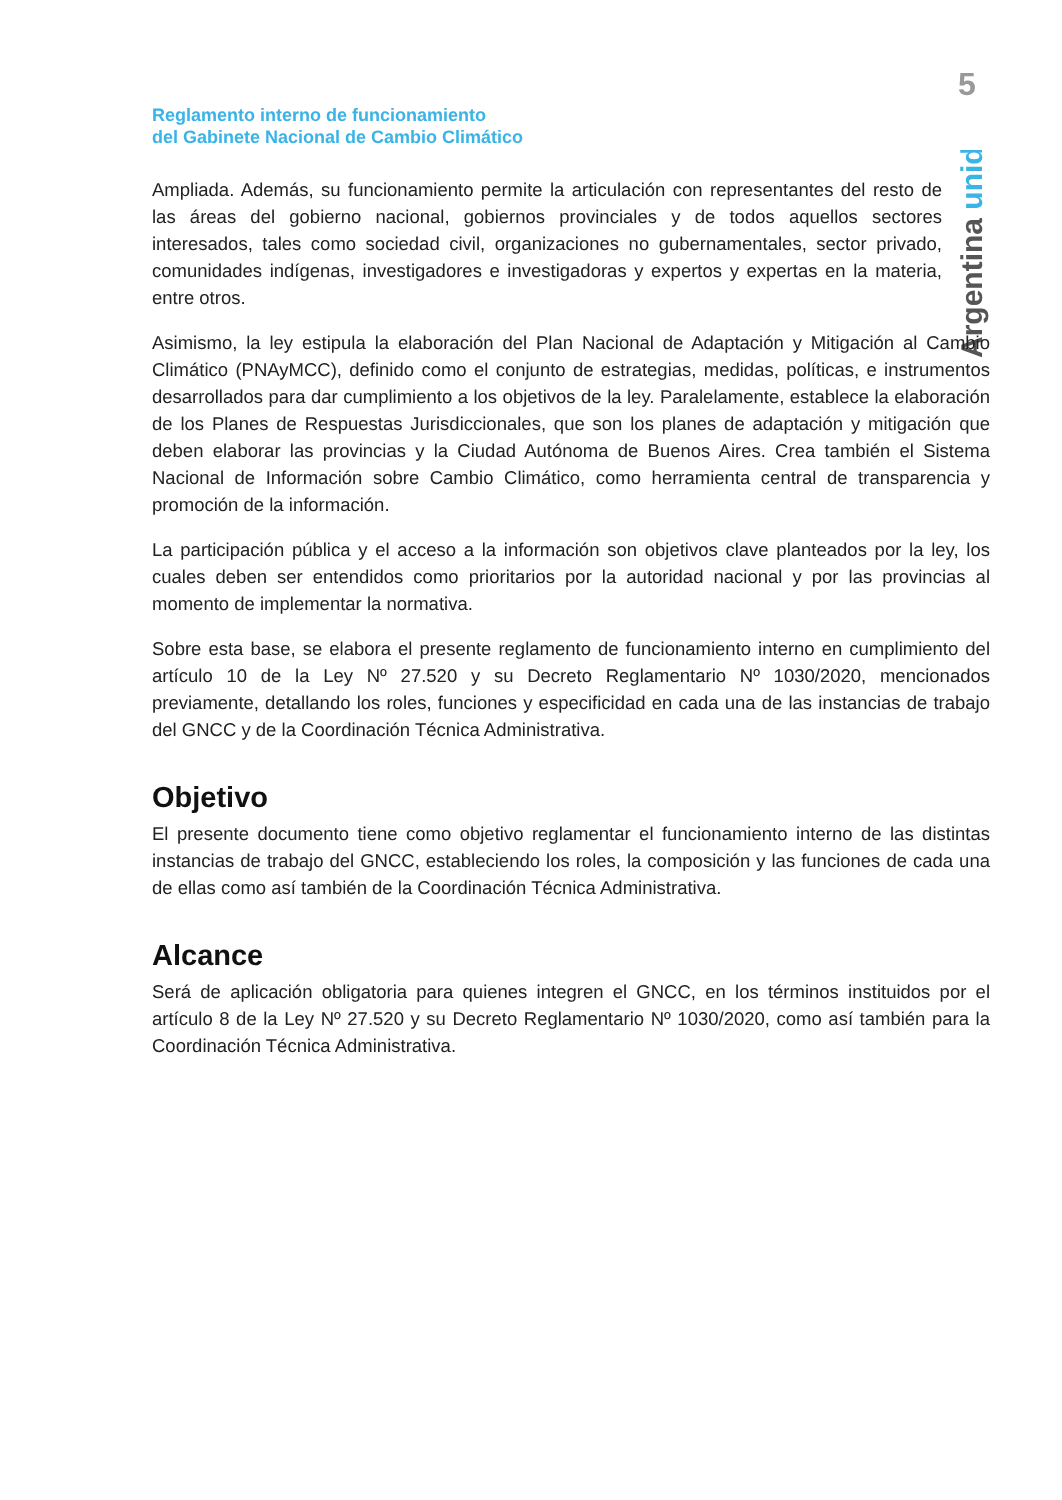5
Argentina unida
Reglamento interno de funcionamiento
del Gabinete Nacional de Cambio Climático
Ampliada. Además, su funcionamiento permite la articulación con representantes del resto de las áreas del gobierno nacional, gobiernos provinciales y de todos aquellos sectores interesados, tales como sociedad civil, organizaciones no gubernamentales, sector privado, comunidades indígenas, investigadores e investigadoras y expertos y expertas en la materia, entre otros.
Asimismo, la ley estipula la elaboración del Plan Nacional de Adaptación y Mitigación al Cambio Climático (PNAyMCC), definido como el conjunto de estrategias, medidas, políticas, e instrumentos desarrollados para dar cumplimiento a los objetivos de la ley. Paralelamente, establece la elaboración de los Planes de Respuestas Jurisdiccionales, que son los planes de adaptación y mitigación que deben elaborar las provincias y la Ciudad Autónoma de Buenos Aires. Crea también el Sistema Nacional de Información sobre Cambio Climático, como herramienta central de transparencia y promoción de la información.
La participación pública y el acceso a la información son objetivos clave planteados por la ley, los cuales deben ser entendidos como prioritarios por la autoridad nacional y por las provincias al momento de implementar la normativa.
Sobre esta base, se elabora el presente reglamento de funcionamiento interno en cumplimiento del artículo 10 de la Ley Nº 27.520 y su Decreto Reglamentario Nº 1030/2020, mencionados previamente, detallando los roles, funciones y especificidad en cada una de las instancias de trabajo del GNCC y de la Coordinación Técnica Administrativa.
Objetivo
El presente documento tiene como objetivo reglamentar el funcionamiento interno de las distintas instancias de trabajo del GNCC, estableciendo los roles, la composición y las funciones de cada una de ellas como así también de la Coordinación Técnica Administrativa.
Alcance
Será de aplicación obligatoria para quienes integren el GNCC, en los términos instituidos por el artículo 8 de la Ley Nº 27.520 y su Decreto Reglamentario Nº 1030/2020, como así también para la Coordinación Técnica Administrativa.